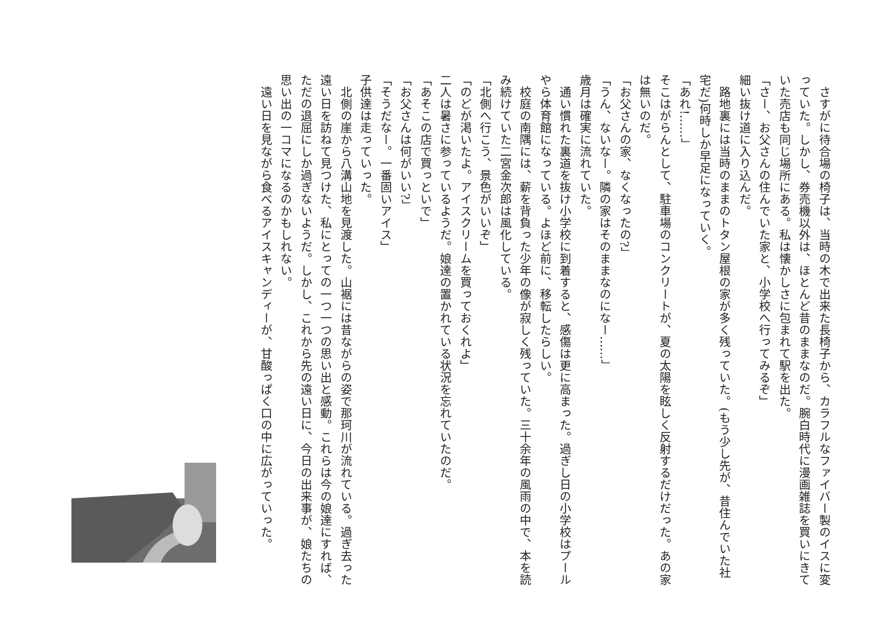さすがに待合場の椅子は、当時の木で出来た長椅子から、カラフルなファイバー製のイスに変っていた。しかし、券売機以外は、ほとんど昔のままなのだ。腕白時代に漫画雑誌を買いにきていた売店も同じ場所にある。私は懐かしさに包まれて駅を出た。
「さー、お父さんの住んでいた家と、小学校へ行ってみるぞ」
細い抜け道に入り込んだ。
　路地裏には当時のままのトタン屋根の家が多く残っていた。(もう少し先が、昔住んでいた社宅だ)何時しか早足になっていく。
「あれ!……」
そこはがらんとして、駐車場のコンクリートが、夏の太陽を眩しく反射するだけだった。あの家は無いのだ。
「お父さんの家、なくなったの?」
「うん、ないなー。隣の家はそのままなのになー……」
歳月は確実に流れていた。
　通い慣れた裏道を抜け小学校に到着すると、感傷は更に高まった。過ぎし日の小学校はプールやら体育館になっている。よほど前に、移転したらしい。
　校庭の南隅には、薪を背負った少年の像が寂しく残っていた。三十余年の風雨の中で、本を読み続けていた二宮金次郎は風化している。
「北側へ行こう、景色がいいぞ」
「のどが渇いたよ。アイスクリームを買っておくれよ」
二人は暑さに参っているようだ。娘達の置かれている状況を忘れていたのだ。
「あそこの店で買っといで」
「お父さんは何がいい?」
「そうだなー。一番固いアイス」
子供達は走っていった。
　北側の崖から八溝山地を見渡した。山裾には昔ながらの姿で那珂川が流れている。過ぎ去った遠い日を訪ねて見つけた、私にとっての一つ一つの思い出と感動。これらは今の娘達にすれば、ただの退屈にしか過ぎないようだ。しかし、これから先の遠い日に、今日の出来事が、娘たちの思い出の一コマになるのかもしれない。
　遠い日を見ながら食べるアイスキャンディーが、甘酸っぱく口の中に広がっていった。